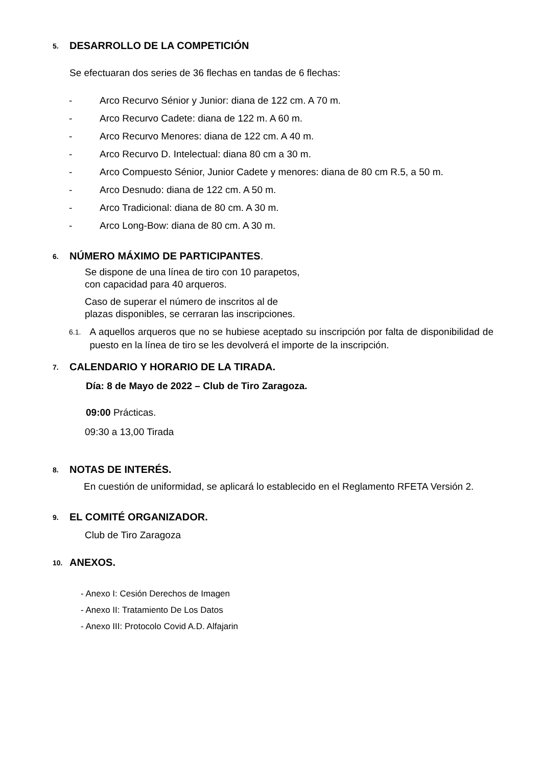5. DESARROLLO DE LA COMPETICIÓN
Se efectuaran dos series de 36 flechas en tandas de 6 flechas:
- Arco Recurvo Sénior y Junior: diana de 122 cm. A 70 m.
- Arco Recurvo Cadete: diana de 122 m. A 60 m.
- Arco Recurvo Menores: diana de 122 cm. A 40 m.
- Arco Recurvo D. Intelectual: diana 80 cm a 30 m.
- Arco Compuesto Sénior, Junior Cadete y menores: diana de 80 cm R.5, a 50 m.
- Arco Desnudo: diana de 122 cm. A 50 m.
- Arco Tradicional: diana de 80 cm. A 30 m.
- Arco Long-Bow: diana de 80 cm. A 30 m.
6. NÚMERO MÁXIMO DE PARTICIPANTES.
Se dispone de una línea de tiro con 10 parapetos,
con capacidad para 40 arqueros.
Caso de superar el número de inscritos al de
plazas disponibles, se cerraran las inscripciones.
6.1. A aquellos arqueros que no se hubiese aceptado su inscripción por falta de disponibilidad de puesto en la línea de tiro se les devolverá el importe de la inscripción.
7. CALENDARIO Y HORARIO DE LA TIRADA.
Día: 8 de Mayo de 2022 – Club de Tiro Zaragoza.
09:00 Prácticas.
09:30 a 13,00 Tirada
8. NOTAS DE INTERÉS.
En cuestión de uniformidad, se aplicará lo establecido en el Reglamento RFETA Versión 2.
9. EL COMITÉ ORGANIZADOR.
Club de Tiro Zaragoza
10. ANEXOS.
- Anexo I: Cesión Derechos de Imagen
- Anexo II: Tratamiento De Los Datos
- Anexo III: Protocolo Covid A.D. Alfajarin